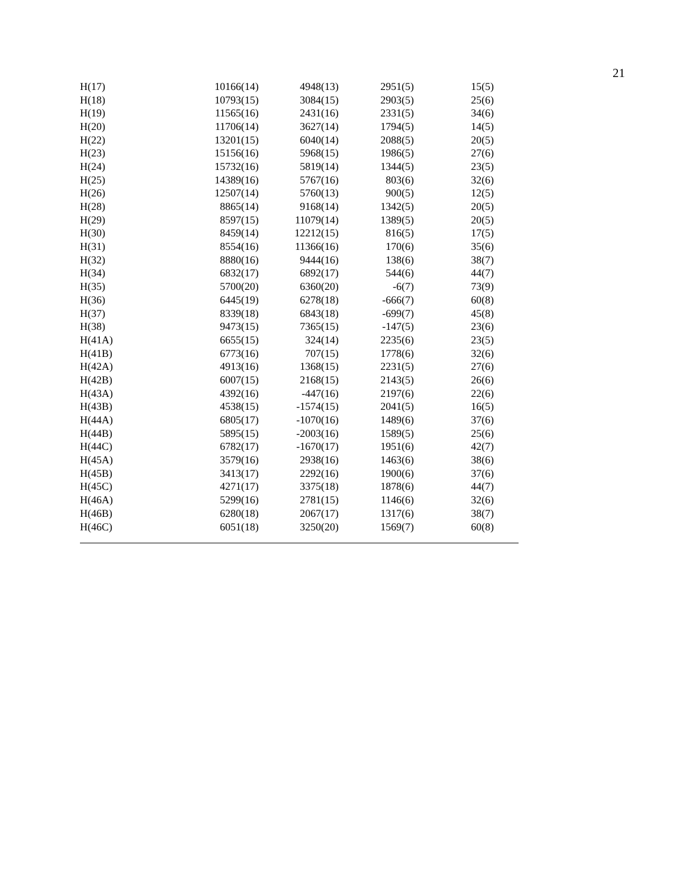21
| H(17) | 10166(14) | 4948(13) | 2951(5) | 15(5) | |
| H(18) | 10793(15) | 3084(15) | 2903(5) | 25(6) | |
| H(19) | 11565(16) | 2431(16) | 2331(5) | 34(6) | |
| H(20) | 11706(14) | 3627(14) | 1794(5) | 14(5) | |
| H(22) | 13201(15) | 6040(14) | 2088(5) | 20(5) | |
| H(23) | 15156(16) | 5968(15) | 1986(5) | 27(6) | |
| H(24) | 15732(16) | 5819(14) | 1344(5) | 23(5) | |
| H(25) | 14389(16) | 5767(16) | 803(6) | 32(6) | |
| H(26) | 12507(14) | 5760(13) | 900(5) | 12(5) | |
| H(28) | 8865(14) | 9168(14) | 1342(5) | 20(5) | |
| H(29) | 8597(15) | 11079(14) | 1389(5) | 20(5) | |
| H(30) | 8459(14) | 12212(15) | 816(5) | 17(5) | |
| H(31) | 8554(16) | 11366(16) | 170(6) | 35(6) | |
| H(32) | 8880(16) | 9444(16) | 138(6) | 38(7) | |
| H(34) | 6832(17) | 6892(17) | 544(6) | 44(7) | |
| H(35) | 5700(20) | 6360(20) | -6(7) | 73(9) | |
| H(36) | 6445(19) | 6278(18) | -666(7) | 60(8) | |
| H(37) | 8339(18) | 6843(18) | -699(7) | 45(8) | |
| H(38) | 9473(15) | 7365(15) | -147(5) | 23(6) | |
| H(41A) | 6655(15) | 324(14) | 2235(6) | 23(5) | |
| H(41B) | 6773(16) | 707(15) | 1778(6) | 32(6) | |
| H(42A) | 4913(16) | 1368(15) | 2231(5) | 27(6) | |
| H(42B) | 6007(15) | 2168(15) | 2143(5) | 26(6) | |
| H(43A) | 4392(16) | -447(16) | 2197(6) | 22(6) | |
| H(43B) | 4538(15) | -1574(15) | 2041(5) | 16(5) | |
| H(44A) | 6805(17) | -1070(16) | 1489(6) | 37(6) | |
| H(44B) | 5895(15) | -2003(16) | 1589(5) | 25(6) | |
| H(44C) | 6782(17) | -1670(17) | 1951(6) | 42(7) | |
| H(45A) | 3579(16) | 2938(16) | 1463(6) | 38(6) | |
| H(45B) | 3413(17) | 2292(16) | 1900(6) | 37(6) | |
| H(45C) | 4271(17) | 3375(18) | 1878(6) | 44(7) | |
| H(46A) | 5299(16) | 2781(15) | 1146(6) | 32(6) | |
| H(46B) | 6280(18) | 2067(17) | 1317(6) | 38(7) | |
| H(46C) | 6051(18) | 3250(20) | 1569(7) | 60(8) | |